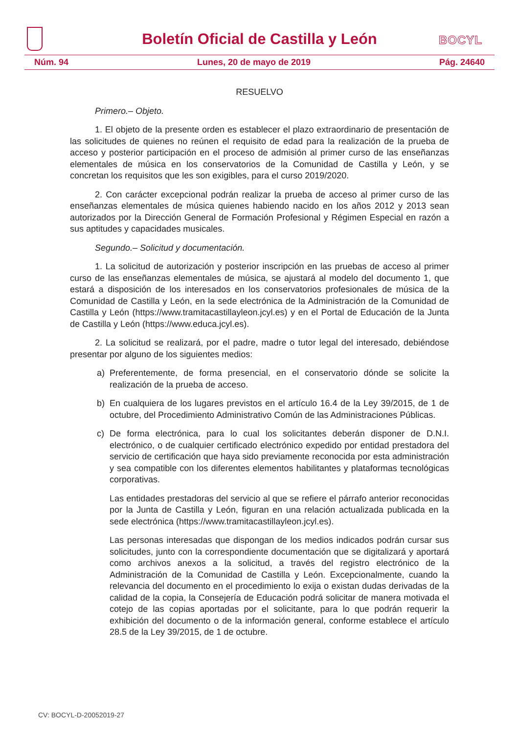Boletín Oficial de Castilla y León
BOCYL
Núm. 94 Lunes, 20 de mayo de 2019 Pág. 24640
RESUELVO
Primero.– Objeto.
1. El objeto de la presente orden es establecer el plazo extraordinario de presentación de las solicitudes de quienes no reúnen el requisito de edad para la realización de la prueba de acceso y posterior participación en el proceso de admisión al primer curso de las enseñanzas elementales de música en los conservatorios de la Comunidad de Castilla y León, y se concretan los requisitos que les son exigibles, para el curso 2019/2020.
2. Con carácter excepcional podrán realizar la prueba de acceso al primer curso de las enseñanzas elementales de música quienes habiendo nacido en los años 2012 y 2013 sean autorizados por la Dirección General de Formación Profesional y Régimen Especial en razón a sus aptitudes y capacidades musicales.
Segundo.– Solicitud y documentación.
1. La solicitud de autorización y posterior inscripción en las pruebas de acceso al primer curso de las enseñanzas elementales de música, se ajustará al modelo del documento 1, que estará a disposición de los interesados en los conservatorios profesionales de música de la Comunidad de Castilla y León, en la sede electrónica de la Administración de la Comunidad de Castilla y León (https://www.tramitacastillayleon.jcyl.es) y en el Portal de Educación de la Junta de Castilla y León (https://www.educa.jcyl.es).
2. La solicitud se realizará, por el padre, madre o tutor legal del interesado, debiéndose presentar por alguno de los siguientes medios:
a) Preferentemente, de forma presencial, en el conservatorio dónde se solicite la realización de la prueba de acceso.
b) En cualquiera de los lugares previstos en el artículo 16.4 de la Ley 39/2015, de 1 de octubre, del Procedimiento Administrativo Común de las Administraciones Públicas.
c) De forma electrónica, para lo cual los solicitantes deberán disponer de D.N.I. electrónico, o de cualquier certificado electrónico expedido por entidad prestadora del servicio de certificación que haya sido previamente reconocida por esta administración y sea compatible con los diferentes elementos habilitantes y plataformas tecnológicas corporativas.
Las entidades prestadoras del servicio al que se refiere el párrafo anterior reconocidas por la Junta de Castilla y León, figuran en una relación actualizada publicada en la sede electrónica (https://www.tramitacastillayleon.jcyl.es).
Las personas interesadas que dispongan de los medios indicados podrán cursar sus solicitudes, junto con la correspondiente documentación que se digitalizará y aportará como archivos anexos a la solicitud, a través del registro electrónico de la Administración de la Comunidad de Castilla y León. Excepcionalmente, cuando la relevancia del documento en el procedimiento lo exija o existan dudas derivadas de la calidad de la copia, la Consejería de Educación podrá solicitar de manera motivada el cotejo de las copias aportadas por el solicitante, para lo que podrán requerir la exhibición del documento o de la información general, conforme establece el artículo 28.5 de la Ley 39/2015, de 1 de octubre.
CV: BOCYL-D-20052019-27